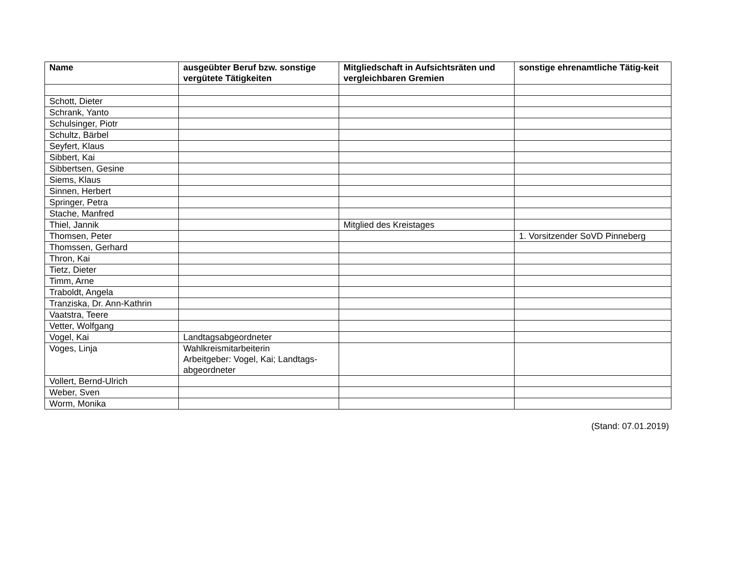| Name | ausgeübter Beruf bzw. sonstige vergütete Tätigkeiten | Mitgliedschaft in Aufsichtsräten und vergleichbaren Gremien | sonstige ehrenamtliche Tätig-keit |
| --- | --- | --- | --- |
| Schott, Dieter | | | |
| Schrank, Yanto | | | |
| Schulsinger, Piotr | | | |
| Schultz, Bärbel | | | |
| Seyfert, Klaus | | | |
| Sibbert, Kai | | | |
| Sibbertsen, Gesine | | | |
| Siems, Klaus | | | |
| Sinnen, Herbert | | | |
| Springer, Petra | | | |
| Stache, Manfred | | | |
| Thiel, Jannik | | Mitglied des Kreistages | |
| Thomsen, Peter | | | 1. Vorsitzender SoVD Pinneberg |
| Thomssen, Gerhard | | | |
| Thron, Kai | | | |
| Tietz, Dieter | | | |
| Timm, Arne | | | |
| Traboldt, Angela | | | |
| Tranziska, Dr. Ann-Kathrin | | | |
| Vaatstra, Teere | | | |
| Vetter, Wolfgang | | | |
| Vogel, Kai | Landtagsabgeordneter | | |
| Voges, Linja | Wahlkreismitarbeiterin Arbeitgeber: Vogel, Kai; Landtags-abgeordneter | | |
| Vollert, Bernd-Ulrich | | | |
| Weber, Sven | | | |
| Worm, Monika | | | |
(Stand: 07.01.2019)